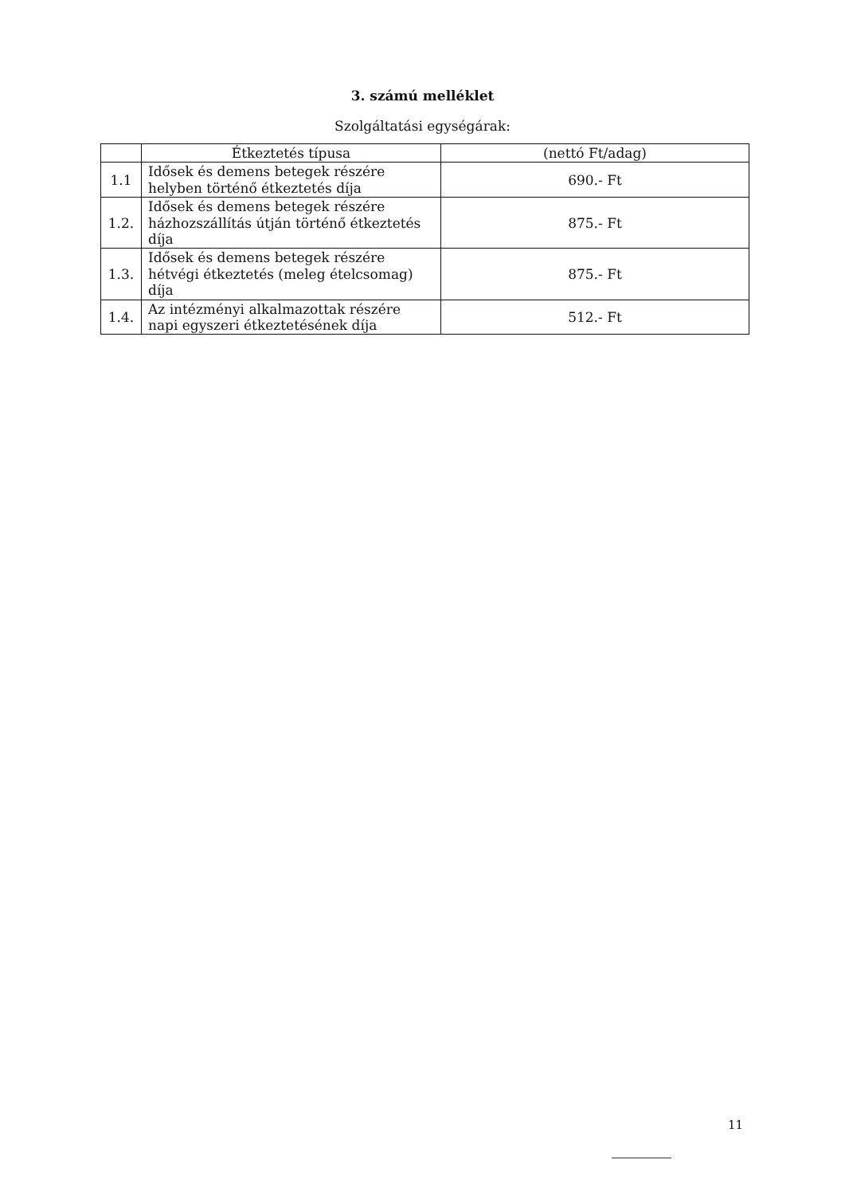3. számú melléklet
Szolgáltatási egységárak:
| | Étkeztetés típusa | (nettó Ft/adag) |
| --- | --- | --- |
| 1.1 | Idősek és demens betegek részére helyben történő étkeztetés díja | 690.- Ft |
| 1.2. | Idősek és demens betegek részére házhozszállítás útján történő étkeztetés díja | 875.- Ft |
| 1.3. | Idősek és demens betegek részére hétvégi étkeztetés (meleg ételcsomag) díja | 875.- Ft |
| 1.4. | Az intézményi alkalmazottak részére napi egyszeri étkeztetésének díja | 512.- Ft |
11